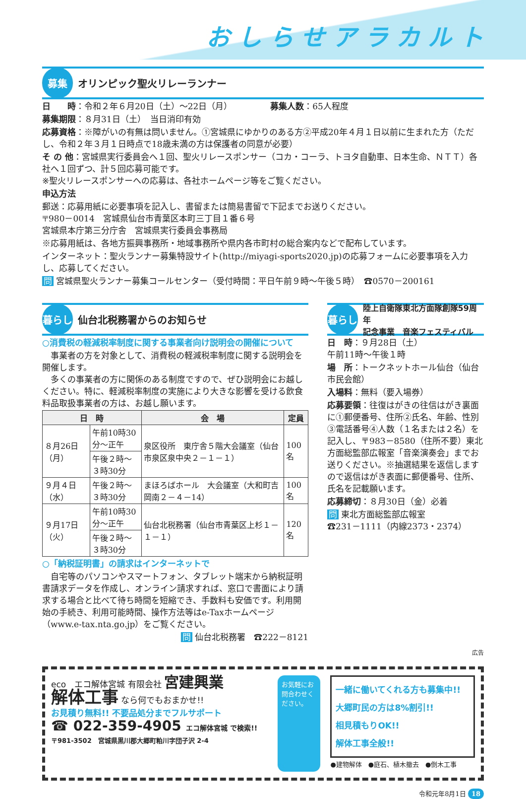おしらせアラカルト
募集
オリンピック聖火リレーランナー
日　　時：令和２年６月20日（土）～22日（月）　　　　　募集人数：65人程度
募集期限：８月31日（土）　当日消印有効
応募資格：※障がいの有無は問いません。①宮城県にゆかりのある方②平成20年４月１日以前に生まれた方（ただし、令和２年３月１日時点で18歳未満の方は保護者の同意が必要）
そ の 他：宮城県実行委員会へ１回、聖火リレースポンサー（コカ・コーラ、トヨタ自動車、日本生命、ＮＴＴ）各社へ１回ずつ、計５回応募可能です。
※聖火リレースポンサーへの応募は、各社ホームページ等をご覧ください。
申込方法
郵送：応募用紙に必要事項を記入し、書留または簡易書留で下記までお送りください。
〒980－0014　宮城県仙台市青葉区本町三丁目１番６号
宮城県本庁第三分庁舎　宮城県実行委員会事務局
※応募用紙は、各地方振興事務所・地域事務所や県内各市町村の総合案内などで配布しています。
インターネット：聖火ランナー募集特設サイト(http://miyagi-sports2020.jp)の応募フォームに必要事項を入力し、応募してください。
問 宮城県聖火ランナー募集コールセンター（受付時間：平日午前９時～午後５時）　☎0570－200161
暮らし
仙台北税務署からのお知らせ
○消費税の軽減税率制度に関する事業者向け説明会の開催について
　事業者の方を対象として、消費税の軽減税率制度に関する説明会を開催します。
　多くの事業者の方に関係のある制度ですので、ぜひ説明会にお越しください。特に、軽減税率制度の実施により大きな影響を受ける飲食料品取扱事業者の方は、お越し願います。
| 日 時 | | 会 場 | 定員 |
| --- | --- | --- | --- |
| ８月26日（月） | 午前10時30分～正午 | 泉区役所 東庁舎５階大会議室（仙台市泉区泉中央２－１－１） | 100名 |
| | 午後２時～３時30分 | | |
| ９月４日（水） | 午後２時～３時30分 | まほろばホール 大会議室（大和町吉岡南２－４－14） | 100名 |
| ９月17日（火） | 午前10時30分～正午 | 仙台北税務署（仙台市青葉区上杉１－１－１） | 120名 |
| | 午後２時～３時30分 | | |
○「納税証明書」の請求はインターネットで
　自宅等のパソコンやスマートフォン、タブレット端末から納税証明書請求データを作成し、オンライン請求すれば、窓口で書面により請求する場合と比べて待ち時間を短縮でき、手数料も安価です。利用開始の手続き、利用可能時間、操作方法等はe-Taxホームページ（www.e-tax.nta.go.jp）をご覧ください。
問 仙台北税務署　☎222－8121
暮らし
陸上自衛隊東北方面隊創隊59周年
記念事業　音楽フェスティバル
日　時：９月28日（土）
午前11時～午後１時
場　所：トークネットホール仙台（仙台市民会館）
入場料：無料（要入場券）
応募要領：往復はがきの往信はがき裏面に①郵便番号、住所②氏名、年齢、性別③電話番号④人数（１名または２名）を記入し、〒983－8580（住所不要）東北方面総監部広報室「音楽演奏会」までお送りください。※抽選結果を返信しますので返信はがき表面に郵便番号、住所、氏名を記載願います。
応募締切：８月30日（金）必着
問 東北方面総監部広報室
☎231－1111（内線2373・2374）
広告
eco　エコ解体宮城 有限会社 宮建興業
解体工事 なら何でもおまかせ!!
お見積り無料!! 不要品処分までフルサポート
☎ 022-359-4905 エコ解体宮城 で検索!!
〒981-3502　宮城県黒川郡大郷町粕川字団子沢 2-4
お気軽にお問合わせください。
一緒に働いてくれる方も募集中!!
大郷町民の方は8%割引!!
相見積もりOK!!
解体工事全般!!
●建物解体　●庭石、植木撤去　●倒木工事
令和元年8月1日 18